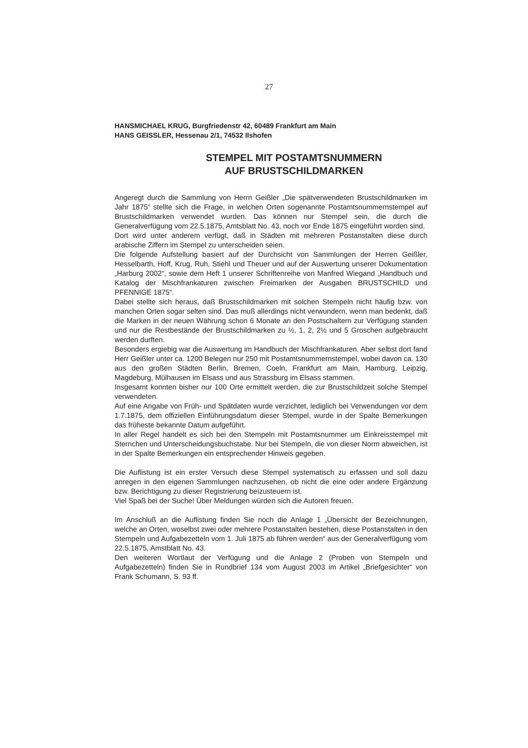27
HANSMICHAEL KRUG, Burgfriedenstr 42, 60489 Frankfurt am Main
HANS GEISSLER, Hessenau 2/1, 74532 Ilshofen
STEMPEL MIT POSTAMTSNUMMERN
AUF BRUSTSCHILDMARKEN
Angeregt durch die Sammlung von Herrn Geißler „Die spätverwendeten Brustschildmarken im Jahr 1875“ stellte sich die Frage, in welchen Orten sogenannte Postamtsnummernstempel auf Brustschildmarken verwendet wurden. Das können nur Stempel sein, die durch die Generalverfügung vom 22.5.1875, Amtsblatt No. 43, noch vor Ende 1875 eingeführt worden sind.
Dort wird unter anderem verfügt, daß in Städten mit mehreren Postanstalten diese durch arabische Ziffern im Stempel zu unterscheiden seien.
Die folgende Aufstellung basiert auf der Durchsicht von Sammlungen der Herren Geißler, Hesselbarth, Hoff, Krug, Ruh, Stiehl und Theuer und auf der Auswertung unserer Dokumentation „Harburg 2002“, sowie dem Heft 1 unserer Schriftenreihe von Manfred Wiegand „Handbuch und Katalog der Mischfrankaturen zwischen Freimarken der Ausgaben BRUSTSCHILD und PFENNIGE 1875“.
Dabei stellte sich heraus, daß Brustschildmarken mit solchen Stempeln nicht häufig bzw. von manchen Orten sogar selten sind. Das muß allerdings nicht verwundern, wenn man bedenkt, daß die Marken in der neuen Währung schon 6 Monate an den Postschaltern zur Verfügung standen und nur die Restbestände der Brustschildmarken zu ½, 1, 2, 2½ und 5 Groschen aufgebraucht werden durften.
Besonders ergiebig war die Auswertung im Handbuch der Mischfrankaturen. Aber selbst dort fand Herr Geißler unter ca. 1200 Belegen nur 250 mit Postamtsnummernstempel, wobei davon ca. 130 aus den großen Städten Berlin, Bremen, Coeln, Frankfurt am Main, Hamburg, Leipzig, Magdeburg, Mülhausen im Elsass und aus Strassburg im Elsass stammen.
Insgesamt konnten bisher nur 100 Orte ermittelt werden, die zur Brustschildzeit solche Stempel verwendeten.
Auf eine Angabe von Früh- und Spätdaten wurde verzichtet, lediglich bei Verwendungen vor dem 1.7.1875, dem offiziellen Einführungsdatum dieser Stempel, wurde in der Spalte Bemerkungen das früheste bekannte Datum aufgeführt.
In aller Regel handelt es sich bei den Stempeln mit Postamtsnummer um Einkreisstempel mit Sternchen und Unterscheidungsbuchstabe. Nur bei Stempeln, die von dieser Norm abweichen, ist in der Spalte Bemerkungen ein entsprechender Hinweis gegeben.
Die Auflistung ist ein erster Versuch diese Stempel systematisch zu erfassen und soll dazu anregen in den eigenen Sammlungen nachzusehen, ob nicht die eine oder andere Ergänzung bzw. Berichtigung zu dieser Registrierung beizusteuern ist.
Viel Spaß bei der Suche! Über Meldungen würden sich die Autoren freuen.
Im Anschluß an die Auflistung finden Sie noch die Anlage 1 „Übersicht der Bezeichnungen, welche an Orten, woselbst zwei oder mehrere Postanstalten bestehen, diese Postanstalten in den Stempeln und Aufgabezetteln vom 1. Juli 1875 ab führen werden“ aus der Generalverfügung vom 22.5.1875, Amstblatt No. 43.
Den weiteren Wortlaut der Verfügung und die Anlage 2 (Proben von Stempeln und Aufgabezetteln) finden Sie in Rundbrief 134 vom August 2003 im Artikel „Briefgesichter“ von Frank Schumann, S. 93 ff.